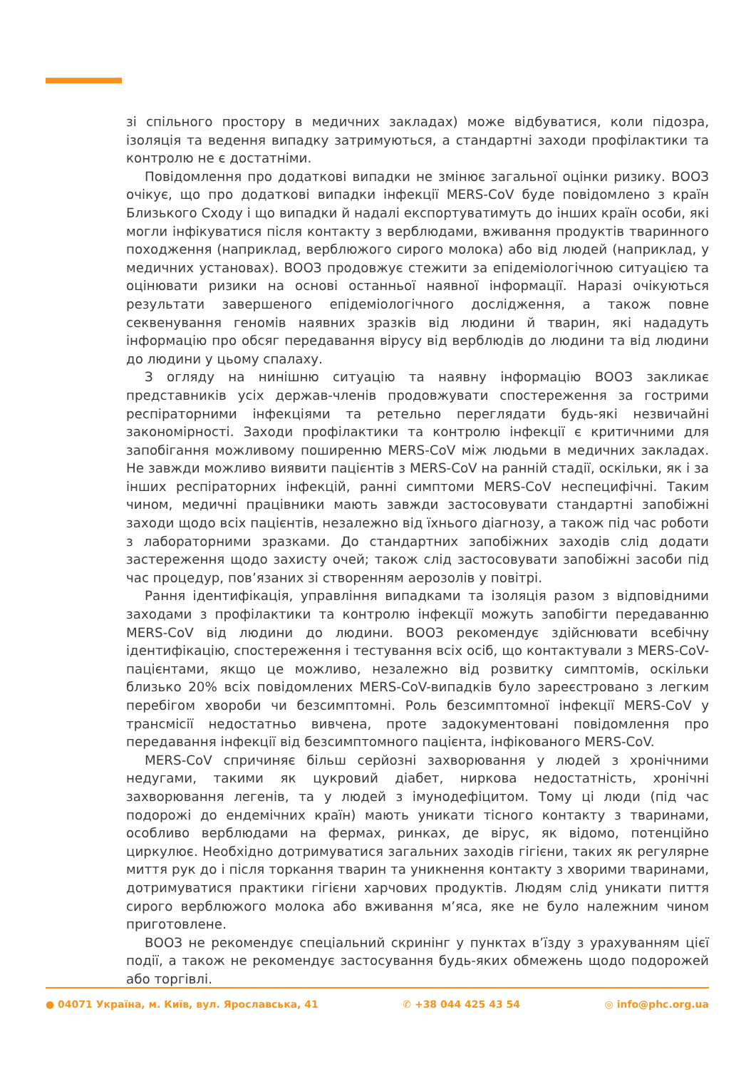зі спільного простору в медичних закладах) може відбуватися, коли підозра, ізоляція та ведення випадку затримуються, а стандартні заходи профілактики та контролю не є достатніми.
Повідомлення про додаткові випадки не змінює загальної оцінки ризику. ВООЗ очікує, що про додаткові випадки інфекції MERS-CoV буде повідомлено з країн Близького Сходу і що випадки й надалі експортуватимуть до інших країн особи, які могли інфікуватися після контакту з верблюдами, вживання продуктів тваринного походження (наприклад, верблюжого сирого молока) або від людей (наприклад, у медичних установах). ВООЗ продовжує стежити за епідеміологічною ситуацією та оцінювати ризики на основі останньої наявної інформації. Наразі очікуються результати завершеного епідеміологічного дослідження, а також повне секвенування геномів наявних зразків від людини й тварин, які нададуть інформацію про обсяг передавання вірусу від верблюдів до людини та від людини до людини у цьому спалаху.
З огляду на нинішню ситуацію та наявну інформацію ВООЗ закликає представників усіх держав-членів продовжувати спостереження за гострими респіраторними інфекціями та ретельно переглядати будь-які незвичайні закономірності. Заходи профілактики та контролю інфекції є критичними для запобігання можливому поширенню MERS-CoV між людьми в медичних закладах. Не завжди можливо виявити пацієнтів з MERS-CoV на ранній стадії, оскільки, як і за інших респіраторних інфекцій, ранні симптоми MERS-CoV неспецифічні. Таким чином, медичні працівники мають завжди застосовувати стандартні запобіжні заходи щодо всіх пацієнтів, незалежно від їхнього діагнозу, а також під час роботи з лабораторними зразками. До стандартних запобіжних заходів слід додати застереження щодо захисту очей; також слід застосовувати запобіжні засоби під час процедур, пов’язаних зі створенням аерозолів у повітрі.
Рання ідентифікація, управління випадками та ізоляція разом з відповідними заходами з профілактики та контролю інфекції можуть запобігти передаванню MERS-CoV від людини до людини. ВООЗ рекомендує здійснювати всебічну ідентифікацію, спостереження і тестування всіх осіб, що контактували з MERS-CoV-пацієнтами, якщо це можливо, незалежно від розвитку симптомів, оскільки близько 20% всіх повідомлених MERS-CoV-випадків було зареєстровано з легким перебігом хвороби чи безсимптомні. Роль безсимптомної інфекції MERS-CoV у трансмісії недостатньо вивчена, проте задокументовані повідомлення про передавання інфекції від безсимптомного пацієнта, інфікованого MERS-CoV.
MERS-CoV спричиняє більш серйозні захворювання у людей з хронічними недугами, такими як цукровий діабет, ниркова недостатність, хронічні захворювання легенів, та у людей з імунодефіцитом. Тому ці люди (під час подорожі до ендемічних країн) мають уникати тісного контакту з тваринами, особливо верблюдами на фермах, ринках, де вірус, як відомо, потенційно циркулює. Необхідно дотримуватися загальних заходів гігієни, таких як регулярне миття рук до і після торкання тварин та уникнення контакту з хворими тваринами, дотримуватися практики гігієни харчових продуктів. Людям слід уникати пиття сирого верблюжого молока або вживання м’яса, яке не було належним чином приготовлене.
ВООЗ не рекомендує спеціальний скринінг у пунктах в’їзду з урахуванням цієї події, а також не рекомендує застосування будь-яких обмежень щодо подорожей або торгівлі.
● 04071 Україна, м. Київ, вул. Ярославська, 41 ✆ +38 044 425 43 54 ◎ info@phc.org.ua